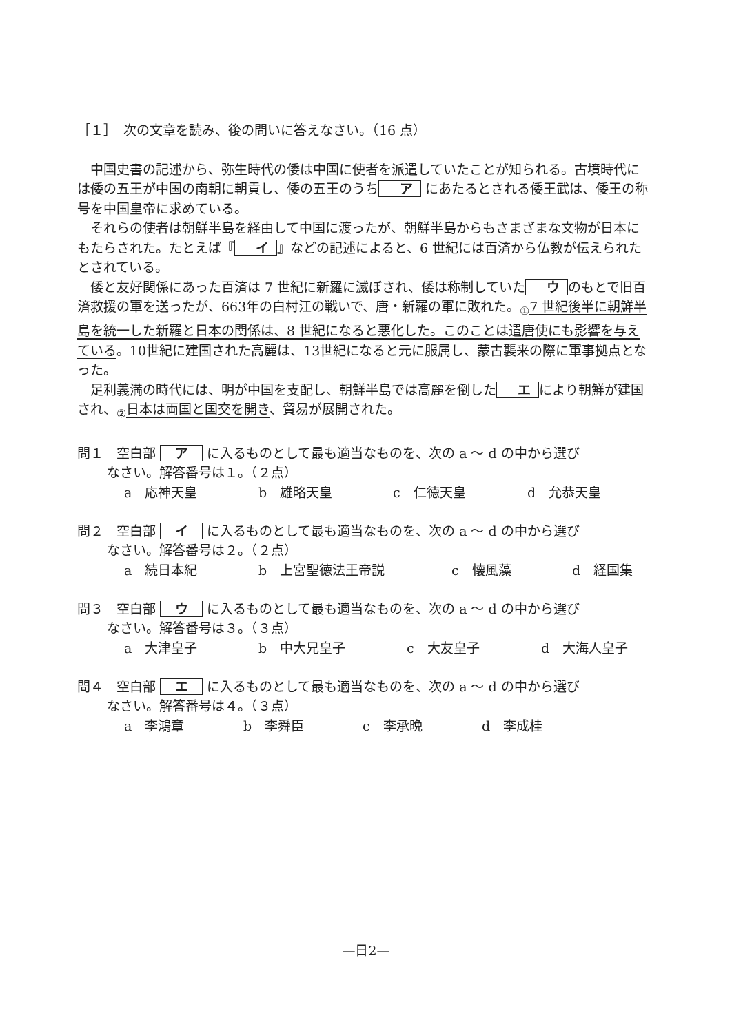［１］　次の文章を読み、後の問いに答えなさい。（16 点）
中国史書の記述から、弥生時代の倭は中国に使者を派遣していたことが知られる。古墳時代には倭の五王が中国の南朝に朝貢し、倭の五王のうち ア にあたるとされる倭王武は、倭王の称号を中国皇帝に求めている。
それらの使者は朝鮮半島を経由して中国に渡ったが、朝鮮半島からもさまざまな文物が日本にもたらされた。たとえば『 イ 』などの記述によると、6 世紀には百済から仏教が伝えられたとされている。
倭と友好関係にあった百済は 7 世紀に新羅に滅ぼされ、倭は称制していた ウ のもとで旧百済救援の軍を送ったが、663年の白村江の戦いで、唐・新羅の軍に敗れた。<sub>①</sub>7 世紀後半に朝鮮半島を統一した新羅と日本の関係は、8 世紀になると悪化した。このことは遣唐使にも影響を与えている。10世紀に建国された高麗は、13世紀になると元に服属し、蒙古襲来の際に軍事拠点となった。
足利義満の時代には、明が中国を支配し、朝鮮半島では高麗を倒した エ により朝鮮が建国され、<sub>②</sub>日本は両国と国交を開き、貿易が展開された。
問１　空白部 ア に入るものとして最も適当なものを、次の a ～ d の中から選び
なさい。解答番号は１。（２点）
a　応神天皇 b　雄略天皇 c　仁徳天皇 d　允恭天皇
問２　空白部 イ に入るものとして最も適当なものを、次の a ～ d の中から選び
なさい。解答番号は２。（２点）
a　続日本紀 b　上宮聖徳法王帝説 c　懐風藻 d　経国集
問３　空白部 ウ に入るものとして最も適当なものを、次の a ～ d の中から選び
なさい。解答番号は３。（３点）
a　大津皇子 b　中大兄皇子 c　大友皇子 d　大海人皇子
問４　空白部 エ に入るものとして最も適当なものを、次の a ～ d の中から選び
なさい。解答番号は４。（３点）
a　李鴻章 b　李舜臣 c　李承晩 d　李成桂
—日2—